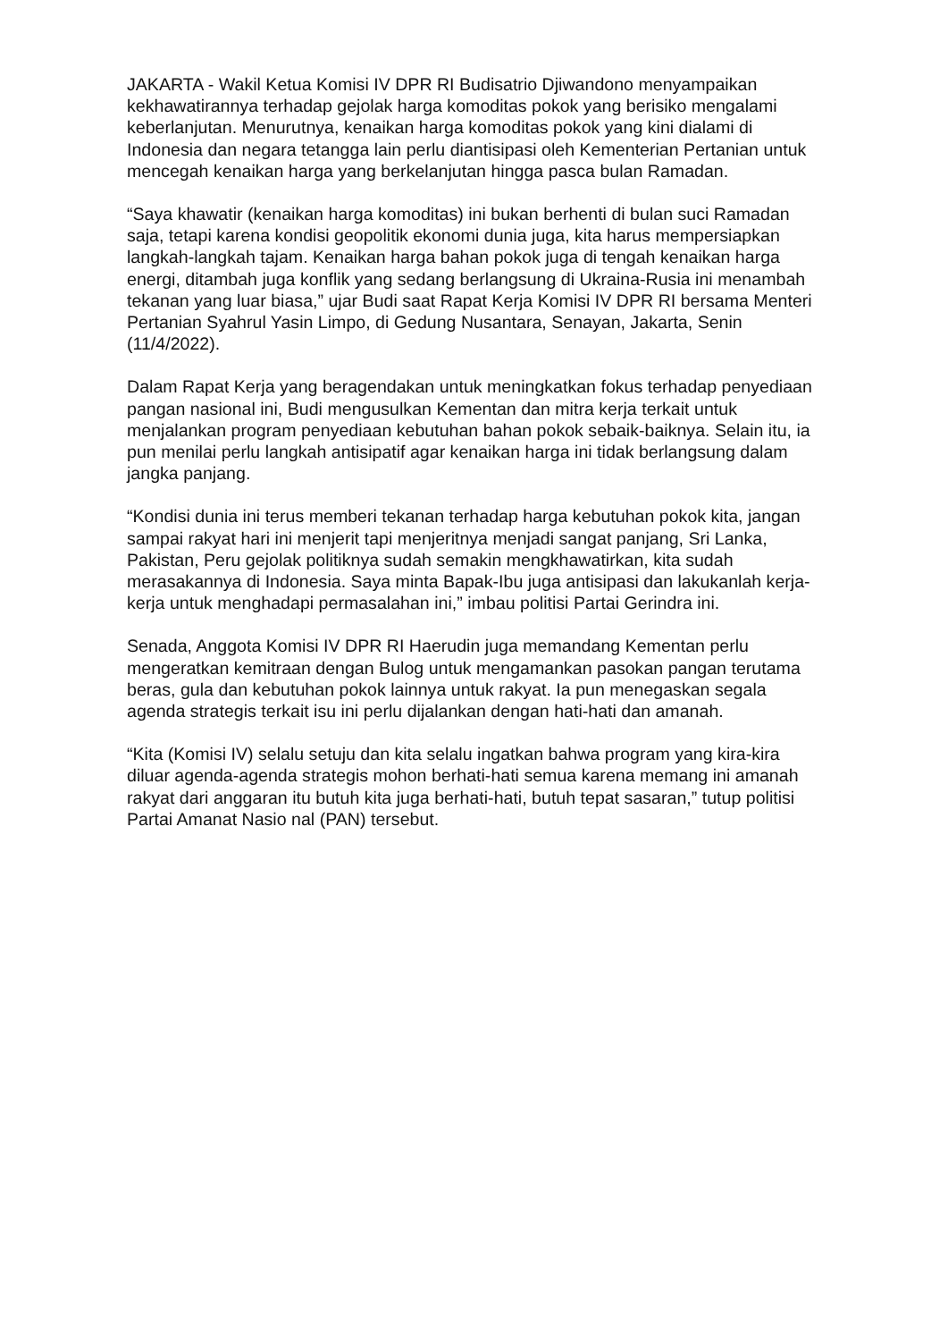JAKARTA - Wakil Ketua Komisi IV DPR RI Budisatrio Djiwandono menyampaikan kekhawatirannya terhadap gejolak harga komoditas pokok yang berisiko mengalami keberlanjutan. Menurutnya, kenaikan harga komoditas pokok yang kini dialami di Indonesia dan negara tetangga lain perlu diantisipasi oleh Kementerian Pertanian untuk mencegah kenaikan harga yang berkelanjutan hingga pasca bulan Ramadan.
“Saya khawatir (kenaikan harga komoditas) ini bukan berhenti di bulan suci Ramadan saja, tetapi karena kondisi geopolitik ekonomi dunia juga, kita harus mempersiapkan langkah-langkah tajam. Kenaikan harga bahan pokok juga di tengah kenaikan harga energi, ditambah juga konflik yang sedang berlangsung di Ukraina-Rusia ini menambah tekanan yang luar biasa,” ujar Budi saat Rapat Kerja Komisi IV DPR RI bersama Menteri Pertanian Syahrul Yasin Limpo, di Gedung Nusantara, Senayan, Jakarta, Senin (11/4/2022).
Dalam Rapat Kerja yang beragendakan untuk meningkatkan fokus terhadap penyediaan pangan nasional ini, Budi mengusulkan Kementan dan mitra kerja terkait untuk menjalankan program penyediaan kebutuhan bahan pokok sebaik-baiknya. Selain itu, ia pun menilai perlu langkah antisipatif agar kenaikan harga ini tidak berlangsung dalam jangka panjang.
“Kondisi dunia ini terus memberi tekanan terhadap harga kebutuhan pokok kita, jangan sampai rakyat hari ini menjerit tapi menjeritnya menjadi sangat panjang, Sri Lanka, Pakistan, Peru gejolak politiknya sudah semakin mengkhawatirkan, kita sudah merasakannya di Indonesia. Saya minta Bapak-Ibu juga antisipasi dan lakukanlah kerja-kerja untuk menghadapi permasalahan ini,” imbau politisi Partai Gerindra ini.
Senada, Anggota Komisi IV DPR RI Haerudin juga memandang Kementan perlu mengeratkan kemitraan dengan Bulog untuk mengamankan pasokan pangan terutama beras, gula dan kebutuhan pokok lainnya untuk rakyat. Ia pun menegaskan segala agenda strategis terkait isu ini perlu dijalankan dengan hati-hati dan amanah.
“Kita (Komisi IV) selalu setuju dan kita selalu ingatkan bahwa program yang kira-kira diluar agenda-agenda strategis mohon berhati-hati semua karena memang ini amanah rakyat dari anggaran itu butuh kita juga berhati-hati, butuh tepat sasaran,” tutup politisi Partai Amanat Nasio nal (PAN) tersebut.